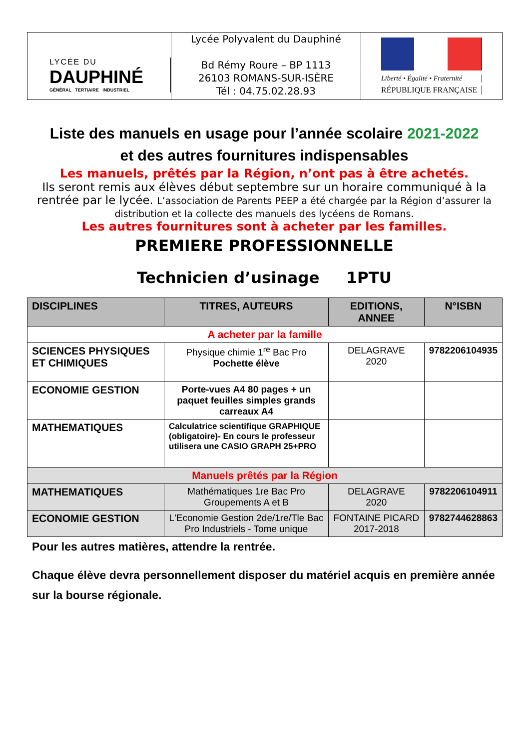LYCÉE DU
DAUPHINÉ
GÉNÉRAL TERTIAIRE INDUSTRIEL
Lycée Polyvalent du Dauphiné
Bd Rémy Roure – BP 1113
26103 ROMANS-SUR-ISÈRE
Tél : 04.75.02.28.93
Liberté • Égalité • Fraternité
RÉPUBLIQUE FRANÇAISE
Liste des manuels en usage pour l’année scolaire 2021-2022
et des autres fournitures indispensables
Les manuels, prêtés par la Région, n’ont pas à être achetés.
Ils seront remis aux élèves début septembre sur un horaire communiqué à la rentrée par le lycée. L’association de Parents PEEP a été chargée par la Région d’assurer la distribution et la collecte des manuels des lycéens de Romans.
Les autres fournitures sont à acheter par les familles.
PREMIERE PROFESSIONNELLE
Technicien d’usinage 1PTU
| DISCIPLINES | TITRES, AUTEURS | EDITIONS, ANNEE | N°ISBN |
| --- | --- | --- | --- |
| A acheter par la famille | | | |
| SCIENCES PHYSIQUES ET CHIMIQUES | Physique chimie 1<sup>re</sup> Bac Pro Pochette élève | DELAGRAVE 2020 | 9782206104935 |
| ECONOMIE GESTION | Porte-vues A4 80 pages + un paquet feuilles simples grands carreaux A4 | | |
| MATHEMATIQUES | Calculatrice scientifique GRAPHIQUE (obligatoire)- En cours le professeur utilisera une CASIO GRAPH 25+PRO | | |
| Manuels prêtés par la Région | | | |
| MATHEMATIQUES | Mathématiques 1re Bac Pro Groupements A et B | DELAGRAVE 2020 | 9782206104911 |
| ECONOMIE GESTION | L'Economie Gestion 2de/1re/Tle Bac Pro Industriels - Tome unique | FONTAINE PICARD 2017-2018 | 9782744628863 |
Pour les autres matières, attendre la rentrée.
Chaque élève devra personnellement disposer du matériel acquis en première année sur la bourse régionale.